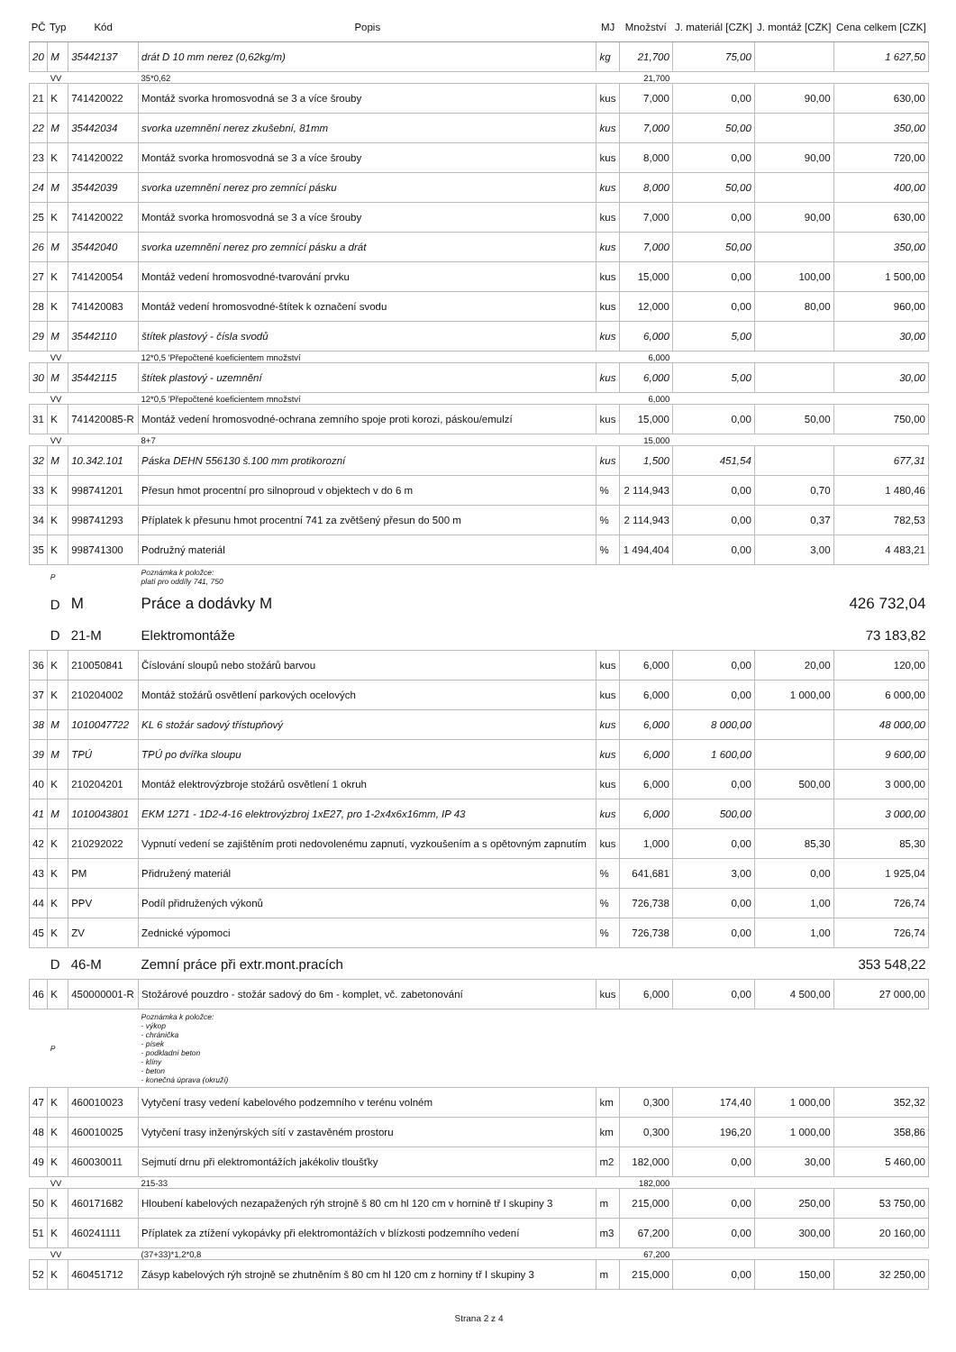| PČ | Typ | Kód | Popis | MJ | Množství | J. materiál [CZK] | J. montáž [CZK] | Cena celkem [CZK] |
| --- | --- | --- | --- | --- | --- | --- | --- | --- |
| 20 | M | 35442137 | drát D 10 mm nerez (0,62kg/m) | kg | 21,700 | 75,00 | | 1 627,50 |
| | VV | | 35*0,62 | | 21,700 | | | |
| 21 | K | 741420022 | Montáž svorka hromosvodná se 3 a více šrouby | kus | 7,000 | 0,00 | 90,00 | 630,00 |
| 22 | M | 35442034 | svorka uzemnění nerez zkušební, 81mm | kus | 7,000 | 50,00 | | 350,00 |
| 23 | K | 741420022 | Montáž svorka hromosvodná se 3 a více šrouby | kus | 8,000 | 0,00 | 90,00 | 720,00 |
| 24 | M | 35442039 | svorka uzemnění nerez pro zemnící pásku | kus | 8,000 | 50,00 | | 400,00 |
| 25 | K | 741420022 | Montáž svorka hromosvodná se 3 a více šrouby | kus | 7,000 | 0,00 | 90,00 | 630,00 |
| 26 | M | 35442040 | svorka uzemnění nerez pro zemnící pásku a drát | kus | 7,000 | 50,00 | | 350,00 |
| 27 | K | 741420054 | Montáž vedení hromosvodné-tvarování prvku | kus | 15,000 | 0,00 | 100,00 | 1 500,00 |
| 28 | K | 741420083 | Montáž vedení hromosvodné-štítek k označení svodu | kus | 12,000 | 0,00 | 80,00 | 960,00 |
| 29 | M | 35442110 | štítek plastový - čísla svodů | kus | 6,000 | 5,00 | | 30,00 |
| | VV | | 12*0,5 'Přepočtené koeficientem množství | | 6,000 | | | |
| 30 | M | 35442115 | štítek plastový - uzemnění | kus | 6,000 | 5,00 | | 30,00 |
| | VV | | 12*0,5 'Přepočtené koeficientem množství | | 6,000 | | | |
| 31 | K | 741420085-R | Montáž vedení hromosvodné-ochrana zemního spoje proti korozi, páskou/emulzí | kus | 15,000 | 0,00 | 50,00 | 750,00 |
| | VV | | 8+7 | | 15,000 | | | |
| 32 | M | 10.342.101 | Páska DEHN 556130 š.100 mm protikorozní | kus | 1,500 | 451,54 | | 677,31 |
| 33 | K | 998741201 | Přesun hmot procentní pro silnoproud v objektech v do 6 m | % | 2 114,943 | 0,00 | 0,70 | 1 480,46 |
| 34 | K | 998741293 | Příplatek k přesunu hmot procentní 741 za zvětšený přesun do 500 m | % | 2 114,943 | 0,00 | 0,37 | 782,53 |
| 35 | K | 998741300 | Podružný materiál | % | 1 494,404 | 0,00 | 3,00 | 4 483,21 |
| | P | | Poznámka k položce: platí pro oddíly 741, 750 | | | | | |
| | D | M | Práce a dodávky M | | | | | 426 732,04 |
| | D | 21-M | Elektromontáže | | | | | 73 183,82 |
| 36 | K | 210050841 | Číslování sloupů nebo stožárů barvou | kus | 6,000 | 0,00 | 20,00 | 120,00 |
| 37 | K | 210204002 | Montáž stožárů osvětlení parkových ocelových | kus | 6,000 | 0,00 | 1 000,00 | 6 000,00 |
| 38 | M | 1010047722 | KL 6 stožár sadový třístupňový | kus | 6,000 | 8 000,00 | | 48 000,00 |
| 39 | M | TPÚ | TPÚ po dvířka sloupu | kus | 6,000 | 1 600,00 | | 9 600,00 |
| 40 | K | 210204201 | Montáž elektrovýzbroje stožárů osvětlení 1 okruh | kus | 6,000 | 0,00 | 500,00 | 3 000,00 |
| 41 | M | 1010043801 | EKM 1271 - 1D2-4-16 elektrovýzbroj 1xE27, pro 1-2x4x6x16mm, IP 43 | kus | 6,000 | 500,00 | | 3 000,00 |
| 42 | K | 210292022 | Vypnutí vedení se zajištěním proti nedovolenému zapnutí, vyzkoušením a s opětovným zapnutím | kus | 1,000 | 0,00 | 85,30 | 85,30 |
| 43 | K | PM | Přidružený materiál | % | 641,681 | 3,00 | 0,00 | 1 925,04 |
| 44 | K | PPV | Podíl přidružených výkonů | % | 726,738 | 0,00 | 1,00 | 726,74 |
| 45 | K | ZV | Zednické výpomoci | % | 726,738 | 0,00 | 1,00 | 726,74 |
| | D | 46-M | Zemní práce při extr.mont.pracích | | | | | 353 548,22 |
| 46 | K | 450000001-R | Stožárové pouzdro - stožár sadový do 6m - komplet, vč. zabetonování | kus | 6,000 | 0,00 | 4 500,00 | 27 000,00 |
| | P | | Poznámka k položce: - výkop - chránička - písek - podkladní beton - klíny - beton - konečná úprava (okruží) | | | | | |
| 47 | K | 460010023 | Vytyčení trasy vedení kabelového podzemního v terénu volném | km | 0,300 | 174,40 | 1 000,00 | 352,32 |
| 48 | K | 460010025 | Vytyčení trasy inženýrských sítí v zastavěném prostoru | km | 0,300 | 196,20 | 1 000,00 | 358,86 |
| 49 | K | 460030011 | Sejmutí drnu při elektromontážích jakékoliv tloušťky | m2 | 182,000 | 0,00 | 30,00 | 5 460,00 |
| | VV | | 215-33 | | 182,000 | | | |
| 50 | K | 460171682 | Hloubení kabelových nezapažených rýh strojně š 80 cm hl 120 cm v hornině tř I skupiny 3 | m | 215,000 | 0,00 | 250,00 | 53 750,00 |
| 51 | K | 460241111 | Příplatek za ztížení vykopávky při elektromontážích v blízkosti podzemního vedení | m3 | 67,200 | 0,00 | 300,00 | 20 160,00 |
| | VV | | (37+33)*1,2*0,8 | | 67,200 | | | |
| 52 | K | 460451712 | Zásyp kabelových rýh strojně se zhutněním š 80 cm hl 120 cm z horniny tř I skupiny 3 | m | 215,000 | 0,00 | 150,00 | 32 250,00 |
Strana 2 z 4